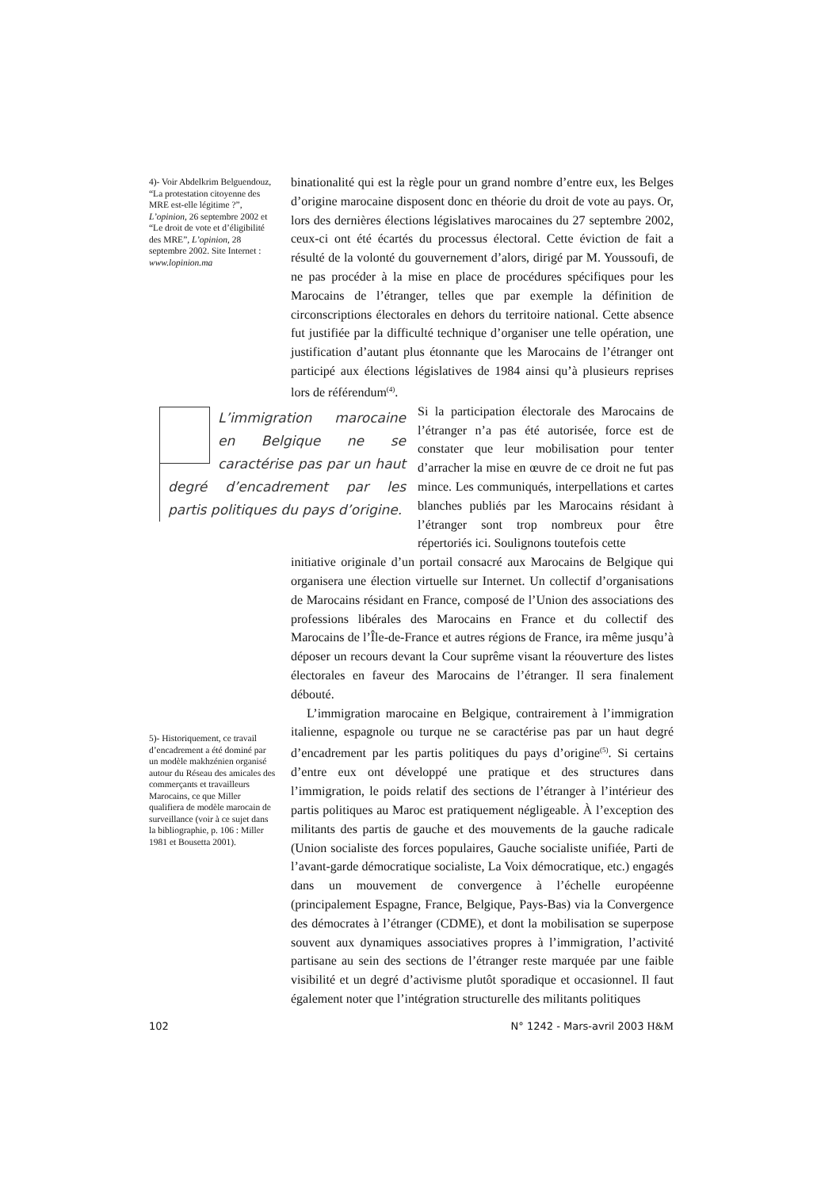4)- Voir Abdelkrim Belguendouz, “La protestation citoyenne des MRE est-elle légitime ?”, L’opinion, 26 septembre 2002 et “Le droit de vote et d’éligibilité des MRE”, L’opinion, 28 septembre 2002. Site Internet : www.lopinion.ma
5)- Historiquement, ce travail d’encadrement a été dominé par un modèle makhzénien organisé autour du Réseau des amicales des commerçants et travailleurs Marocains, ce que Miller qualifiera de modèle marocain de surveillance (voir à ce sujet dans la bibliographie, p. 106 : Miller 1981 et Bousetta 2001).
binationalité qui est la règle pour un grand nombre d’entre eux, les Belges d’origine marocaine disposent donc en théorie du droit de vote au pays. Or, lors des dernières élections législatives marocaines du 27 septembre 2002, ceux-ci ont été écartés du processus électoral. Cette éviction de fait a résulté de la volonté du gouvernement d’alors, dirigé par M. Youssoufi, de ne pas procéder à la mise en place de procédures spécifiques pour les Marocains de l’étranger, telles que par exemple la définition de circonscriptions électorales en dehors du territoire national. Cette absence fut justifiée par la difficulté technique d’organiser une telle opération, une justification d’autant plus étonnante que les Marocains de l’étranger ont participé aux élections législatives de 1984 ainsi qu’à plusieurs reprises lors de référendum<sup>(4)</sup>.
L’immigration marocaine en Belgique ne se caractérise pas par un haut degré d’encadrement par les partis politiques du pays d’origine.
Si la participation électorale des Marocains de l’étranger n’a pas été autorisée, force est de constater que leur mobilisation pour tenter d’arracher la mise en œuvre de ce droit ne fut pas mince. Les communiqués, interpellations et cartes blanches publiés par les Marocains résidant à l’étranger sont trop nombreux pour être répertoriés ici. Soulignons toutefois cette
initiative originale d’un portail consacré aux Marocains de Belgique qui organisera une élection virtuelle sur Internet. Un collectif d’organisations de Marocains résidant en France, composé de l’Union des associations des professions libérales des Marocains en France et du collectif des Marocains de l’Île-de-France et autres régions de France, ira même jusqu’à déposer un recours devant la Cour suprême visant la réouverture des listes électorales en faveur des Marocains de l’étranger. Il sera finalement débouté.
L’immigration marocaine en Belgique, contrairement à l’immigration italienne, espagnole ou turque ne se caractérise pas par un haut degré d’encadrement par les partis politiques du pays d’origine<sup>(5)</sup>. Si certains d’entre eux ont développé une pratique et des structures dans l’immigration, le poids relatif des sections de l’étranger à l’intérieur des partis politiques au Maroc est pratiquement négligeable. À l’exception des militants des partis de gauche et des mouvements de la gauche radicale (Union socialiste des forces populaires, Gauche socialiste unifiée, Parti de l’avant-garde démocratique socialiste, La Voix démocratique, etc.) engagés dans un mouvement de convergence à l’échelle européenne (principalement Espagne, France, Belgique, Pays-Bas) via la Convergence des démocrates à l’étranger (CDME), et dont la mobilisation se superpose souvent aux dynamiques associatives propres à l’immigration, l’activité partisane au sein des sections de l’étranger reste marquée par une faible visibilité et un degré d’activisme plutôt sporadique et occasionnel. Il faut également noter que l’intégration structurelle des militants politiques
102 N° 1242 - Mars-avril 2003 H&M